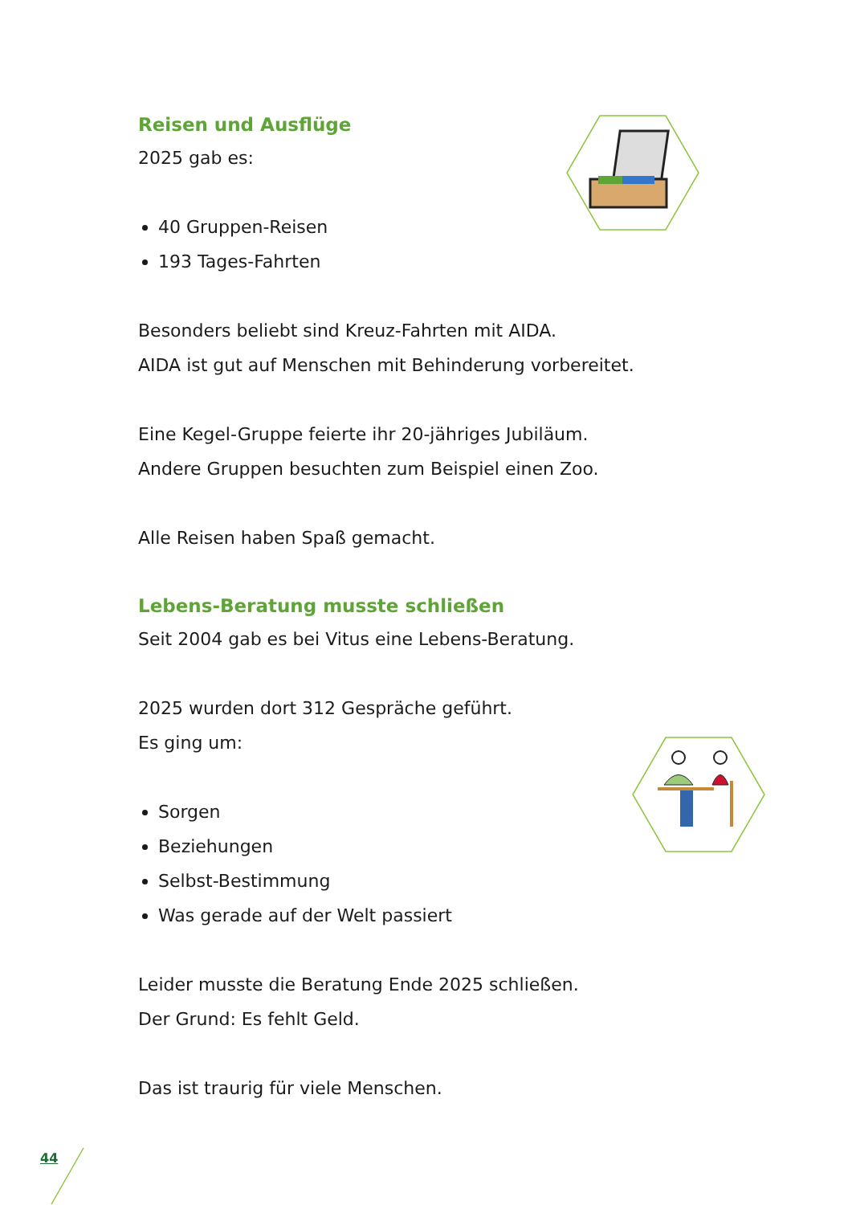Reisen und Ausflüge
2025 gab es:
40 Gruppen-Reisen
193 Tages-Fahrten
Besonders beliebt sind Kreuz-Fahrten mit AIDA.
AIDA ist gut auf Menschen mit Behinderung vorbereitet.
Eine Kegel-Gruppe feierte ihr 20-jähriges Jubiläum.
Andere Gruppen besuchten zum Beispiel einen Zoo.
Alle Reisen haben Spaß gemacht.
Lebens-Beratung musste schließen
Seit 2004 gab es bei Vitus eine Lebens-Beratung.
2025 wurden dort 312 Gespräche geführt.
Es ging um:
Sorgen
Beziehungen
Selbst-Bestimmung
Was gerade auf der Welt passiert
Leider musste die Beratung Ende 2025 schließen.
Der Grund: Es fehlt Geld.
Das ist traurig für viele Menschen.
44